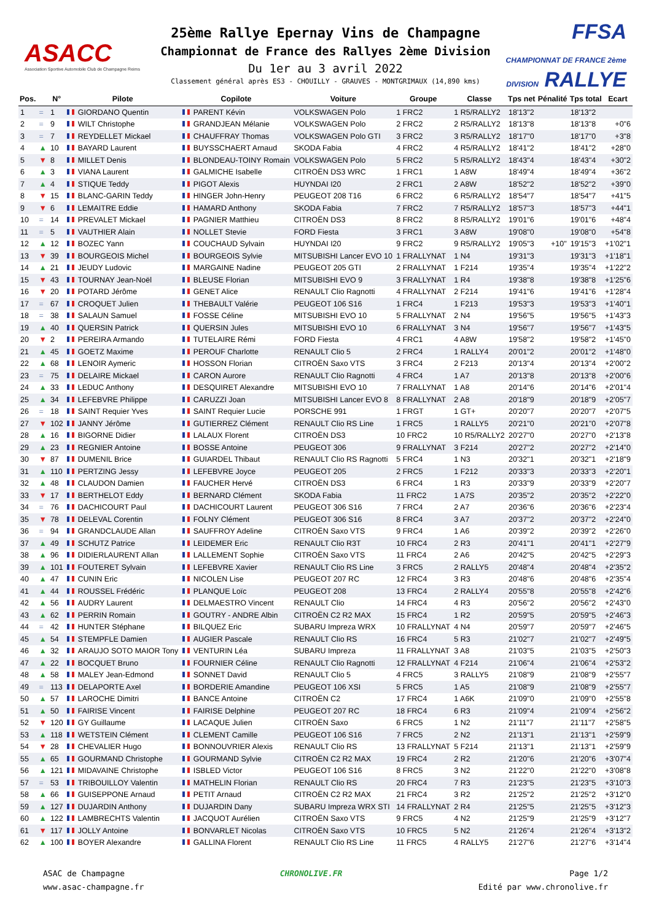ASACC
Association Sportive Automobile Club de Champagne Reims
25ème Rallye Epernay Vins de Champagne
Championnat de France des Rallyes 2ème Division
Du 1er au 3 avril 2022
Classement général après ES3 - CHOUILLY - GRAUVES - MONTGRIMAUX (14,890 kms)
FFSA
CHAMPIONNAT DE FRANCE 2ème DIVISION RALLYE
| Pos. | | N° | Pilote | Copilote | Voiture | Groupe | Classe | Tps net | Pénalité | Tps total | Ecart |
| --- | --- | --- | --- | --- | --- | --- | --- | --- | --- | --- | --- |
| 1 | = | 1 | GIORDANO Quentin | PARENT Kévin | VOLKSWAGEN Polo | 1 FRC2 | 1 R5/RALLY2 | 18'13"2 | | 18'13"2 | |
| 2 | = | 9 | WILT Christophe | GRANDJEAN Mélanie | VOLKSWAGEN Polo | 2 FRC2 | 2 R5/RALLY2 | 18'13"8 | | 18'13"8 | +0"6 |
| 3 | = | 7 | REYDELLET Mickael | CHAUFFRAY Thomas | VOLKSWAGEN Polo GTI | 3 FRC2 | 3 R5/RALLY2 | 18'17"0 | | 18'17"0 | +3"8 |
| 4 | ▲ | 10 | BAYARD Laurent | BUYSSCHAERT Arnaud | SKODA Fabia | 4 FRC2 | 4 R5/RALLY2 | 18'41"2 | | 18'41"2 | +28"0 |
| 5 | ▼ | 8 | MILLET Denis | BLONDEAU-TOINY Romain | VOLKSWAGEN Polo | 5 FRC2 | 5 R5/RALLY2 | 18'43"4 | | 18'43"4 | +30"2 |
| 6 | ▲ | 3 | VIANA Laurent | GALMICHE Isabelle | CITROËN DS3 WRC | 1 FRC1 | 1 A8W | 18'49"4 | | 18'49"4 | +36"2 |
| 7 | ▲ | 4 | STIQUE Teddy | PIGOT Alexis | HUYNDAI I20 | 2 FRC1 | 2 A8W | 18'52"2 | | 18'52"2 | +39"0 |
| 8 | ▼ | 15 | BLANC-GARIN Teddy | HINGER John-Henry | PEUGEOT 208 T16 | 6 FRC2 | 6 R5/RALLY2 | 18'54"7 | | 18'54"7 | +41"5 |
| 9 | ▼ | 6 | LEMAITRE Eddie | HAMARD Anthony | SKODA Fabia | 7 FRC2 | 7 R5/RALLY2 | 18'57"3 | | 18'57"3 | +44"1 |
| 10 | = | 14 | PREVALET Mickael | PAGNIER Matthieu | CITROËN DS3 | 8 FRC2 | 8 R5/RALLY2 | 19'01"6 | | 19'01"6 | +48"4 |
| 11 | = | 5 | VAUTHIER Alain | NOLLET Stevie | FORD Fiesta | 3 FRC1 | 3 A8W | 19'08"0 | | 19'08"0 | +54"8 |
| 12 | ▲ | 12 | BOZEC Yann | COUCHAUD Sylvain | HUYNDAI I20 | 9 FRC2 | 9 R5/RALLY2 | 19'05"3 | +10" | 19'15"3 | +1'02"1 |
| 13 | ▼ | 39 | BOURGEOIS Michel | BOURGEOIS Sylvie | MITSUBISHI Lancer EVO 10 | 1 FRALLYNAT | 1 N4 | 19'31"3 | | 19'31"3 | +1'18"1 |
| 14 | ▲ | 21 | JEUDY Ludovic | MARGAINE Nadine | PEUGEOT 205 GTI | 2 FRALLYNAT | 1 F214 | 19'35"4 | | 19'35"4 | +1'22"2 |
| 15 | ▼ | 43 | TOURNAY Jean-Noël | BLEUSE Florian | MITSUBISHI EVO 9 | 3 FRALLYNAT | 1 R4 | 19'38"8 | | 19'38"8 | +1'25"6 |
| 16 | ▼ | 20 | POTARD Jérôme | GENET Alice | RENAULT Clio Ragnotti | 4 FRALLYNAT | 2 F214 | 19'41"6 | | 19'41"6 | +1'28"4 |
| 17 | = | 67 | CROQUET Julien | THEBAULT Valérie | PEUGEOT 106 S16 | 1 FRC4 | 1 F213 | 19'53"3 | | 19'53"3 | +1'40"1 |
| 18 | = | 38 | SALAUN Samuel | FOSSE Céline | MITSUBISHI EVO 10 | 5 FRALLYNAT | 2 N4 | 19'56"5 | | 19'56"5 | +1'43"3 |
| 19 | ▲ | 40 | QUERSIN Patrick | QUERSIN Jules | MITSUBISHI EVO 10 | 6 FRALLYNAT | 3 N4 | 19'56"7 | | 19'56"7 | +1'43"5 |
| 20 | ▼ | 2 | PEREIRA Armando | TUTELAIRE Rémi | FORD Fiesta | 4 FRC1 | 4 A8W | 19'58"2 | | 19'58"2 | +1'45"0 |
| 21 | ▲ | 45 | GOETZ Maxime | PEROUF Charlotte | RENAULT Clio 5 | 2 FRC4 | 1 RALLY4 | 20'01"2 | | 20'01"2 | +1'48"0 |
| 22 | ▲ | 68 | LENOIR Aymeric | HOSSON Florian | CITROËN Saxo VTS | 3 FRC4 | 2 F213 | 20'13"4 | | 20'13"4 | +2'00"2 |
| 23 | = | 75 | DELAIRE Mickael | CARON Aurore | RENAULT Clio Ragnotti | 4 FRC4 | 1 A7 | 20'13"8 | | 20'13"8 | +2'00"6 |
| 24 | ▲ | 33 | LEDUC Anthony | DESQUIRET Alexandre | MITSUBISHI EVO 10 | 7 FRALLYNAT | 1 A8 | 20'14"6 | | 20'14"6 | +2'01"4 |
| 25 | ▲ | 34 | LEFEBVRE Philippe | CARUZZI Joan | MITSUBISHI Lancer EVO 8 | 8 FRALLYNAT | 2 A8 | 20'18"9 | | 20'18"9 | +2'05"7 |
| 26 | = | 18 | SAINT Requier Yves | SAINT Requier Lucie | PORSCHE 991 | 1 FRGT | 1 GT+ | 20'20"7 | | 20'20"7 | +2'07"5 |
| 27 | ▼ | 102 | JANNY Jérôme | GUTIERREZ Clément | RENAULT Clio RS Line | 1 FRC5 | 1 RALLY5 | 20'21"0 | | 20'21"0 | +2'07"8 |
| 28 | ▲ | 16 | BIGORNE Didier | LALAUX Florent | CITROËN DS3 | 10 FRC2 | 10 R5/RALLY2 | 20'27"0 | | 20'27"0 | +2'13"8 |
| 29 | ▲ | 23 | REGNIER Antoine | BOSSE Antoine | PEUGEOT 306 | 9 FRALLYNAT | 3 F214 | 20'27"2 | | 20'27"2 | +2'14"0 |
| 30 | ▼ | 87 | DUMENIL Brice | GUIARDEL Thibaut | RENAULT Clio RS Ragnotti | 5 FRC4 | 1 N3 | 20'32"1 | | 20'32"1 | +2'18"9 |
| 31 | ▲ | 110 | PERTZING Jessy | LEFEBVRE Joyce | PEUGEOT 205 | 2 FRC5 | 1 F212 | 20'33"3 | | 20'33"3 | +2'20"1 |
| 32 | ▲ | 48 | CLAUDON Damien | FAUCHER Hervé | CITROËN DS3 | 6 FRC4 | 1 R3 | 20'33"9 | | 20'33"9 | +2'20"7 |
| 33 | ▼ | 17 | BERTHELOT Eddy | BERNARD Clément | SKODA Fabia | 11 FRC2 | 1 A7S | 20'35"2 | | 20'35"2 | +2'22"0 |
| 34 | = | 76 | DACHICOURT Paul | DACHICOURT Laurent | PEUGEOT 306 S16 | 7 FRC4 | 2 A7 | 20'36"6 | | 20'36"6 | +2'23"4 |
| 35 | ▼ | 78 | DELEVAL Corentin | FOLNY Clément | PEUGEOT 306 S16 | 8 FRC4 | 3 A7 | 20'37"2 | | 20'37"2 | +2'24"0 |
| 36 | = | 94 | GRANDCLAUDE Allan | SAUFFROY Adeline | CITROËN Saxo VTS | 9 FRC4 | 1 A6 | 20'39"2 | | 20'39"2 | +2'26"0 |
| 37 | ▲ | 49 | SCHUTZ Patrice | LEIDEMER Eric | RENAULT Clio R3T | 10 FRC4 | 2 R3 | 20'41"1 | | 20'41"1 | +2'27"9 |
| 38 | ▲ | 96 | DIDIERLAURENT Allan | LALLEMENT Sophie | CITROËN Saxo VTS | 11 FRC4 | 2 A6 | 20'42"5 | | 20'42"5 | +2'29"3 |
| 39 | ▲ | 101 | FOUTERET Sylvain | LEFEBVRE Xavier | RENAULT Clio RS Line | 3 FRC5 | 2 RALLY5 | 20'48"4 | | 20'48"4 | +2'35"2 |
| 40 | ▲ | 47 | CUNIN Eric | NICOLEN Lise | PEUGEOT 207 RC | 12 FRC4 | 3 R3 | 20'48"6 | | 20'48"6 | +2'35"4 |
| 41 | ▲ | 44 | ROUSSEL Frédéric | PLANQUE Loïc | PEUGEOT 208 | 13 FRC4 | 2 RALLY4 | 20'55"8 | | 20'55"8 | +2'42"6 |
| 42 | ▲ | 56 | AUDRY Laurent | DELMAESTRO Vincent | RENAULT Clio | 14 FRC4 | 4 R3 | 20'56"2 | | 20'56"2 | +2'43"0 |
| 43 | ▲ | 62 | PERRIN Romain | GOUTRY - ANDRE Albin | CITROËN C2 R2 MAX | 15 FRC4 | 1 R2 | 20'59"5 | | 20'59"5 | +2'46"3 |
| 44 | = | 42 | HUNTER Stéphane | BILQUEZ Eric | SUBARU Impreza WRX | 10 FRALLYNAT | 4 N4 | 20'59"7 | | 20'59"7 | +2'46"5 |
| 45 | ▲ | 54 | STEMPFLE Damien | AUGIER Pascale | RENAULT Clio RS | 16 FRC4 | 5 R3 | 21'02"7 | | 21'02"7 | +2'49"5 |
| 46 | ▲ | 32 | ARAUJO SOTO MAIOR Tony | VENTURIN Léa | SUBARU Impreza | 11 FRALLYNAT | 3 A8 | 21'03"5 | | 21'03"5 | +2'50"3 |
| 47 | ▲ | 22 | BOCQUET Bruno | FOURNIER Céline | RENAULT Clio Ragnotti | 12 FRALLYNAT | 4 F214 | 21'06"4 | | 21'06"4 | +2'53"2 |
| 48 | ▲ | 58 | MALEY Jean-Edmond | SONNET David | RENAULT Clio 5 | 4 FRC5 | 3 RALLY5 | 21'08"9 | | 21'08"9 | +2'55"7 |
| 49 | = | 113 | DELAPORTE Axel | BORDERIE Amandine | PEUGEOT 106 XSI | 5 FRC5 | 1 A5 | 21'08"9 | | 21'08"9 | +2'55"7 |
| 50 | ▲ | 57 | LAROCHE Dimitri | BANCE Antoine | CITROËN C2 | 17 FRC4 | 1 A6K | 21'09"0 | | 21'09"0 | +2'55"8 |
| 51 | ▲ | 50 | FAIRISE Vincent | FAIRISE Delphine | PEUGEOT 207 RC | 18 FRC4 | 6 R3 | 21'09"4 | | 21'09"4 | +2'56"2 |
| 52 | ▼ | 120 | GY Guillaume | LACAQUE Julien | CITROËN Saxo | 6 FRC5 | 1 N2 | 21'11"7 | | 21'11"7 | +2'58"5 |
| 53 | ▲ | 118 | WETSTEIN Clément | CLEMENT Camille | PEUGEOT 106 S16 | 7 FRC5 | 2 N2 | 21'13"1 | | 21'13"1 | +2'59"9 |
| 54 | ▼ | 28 | CHEVALIER Hugo | BONNOUVRIER Alexis | RENAULT Clio RS | 13 FRALLYNAT | 5 F214 | 21'13"1 | | 21'13"1 | +2'59"9 |
| 55 | ▲ | 65 | GOURMAND Christophe | GOURMAND Sylvie | CITROËN C2 R2 MAX | 19 FRC4 | 2 R2 | 21'20"6 | | 21'20"6 | +3'07"4 |
| 56 | ▲ | 121 | MIDAVAINE Christophe | ISBLED Victor | PEUGEOT 106 S16 | 8 FRC5 | 3 N2 | 21'22"0 | | 21'22"0 | +3'08"8 |
| 57 | = | 53 | TRIBOUILLOY Valentin | MATHELIN Florian | RENAULT Clio RS | 20 FRC4 | 7 R3 | 21'23"5 | | 21'23"5 | +3'10"3 |
| 58 | ▲ | 66 | GUISEPPONE Arnaud | PETIT Arnaud | CITROËN C2 R2 MAX | 21 FRC4 | 3 R2 | 21'25"2 | | 21'25"2 | +3'12"0 |
| 59 | ▲ | 127 | DUJARDIN Anthony | DUJARDIN Dany | SUBARU Impreza WRX STI | 14 FRALLYNAT | 2 R4 | 21'25"5 | | 21'25"5 | +3'12"3 |
| 60 | ▲ | 122 | LAMBRECHTS Valentin | JACQUOT Aurélien | CITROËN Saxo VTS | 9 FRC5 | 4 N2 | 21'25"9 | | 21'25"9 | +3'12"7 |
| 61 | ▼ | 117 | JOLLY Antoine | BONVARLET Nicolas | CITROËN Saxo VTS | 10 FRC5 | 5 N2 | 21'26"4 | | 21'26"4 | +3'13"2 |
| 62 | ▲ | 100 | BOYER Alexandre | GALLINA Florent | RENAULT Clio RS Line | 11 FRC5 | 4 RALLY5 | 21'27"6 | | 21'27"6 | +3'14"4 |
ASAC de Champagne
www.asac-champagne.fr
CHRONOLIVE.FR Page 1/2
Edité par www.chronolive.fr